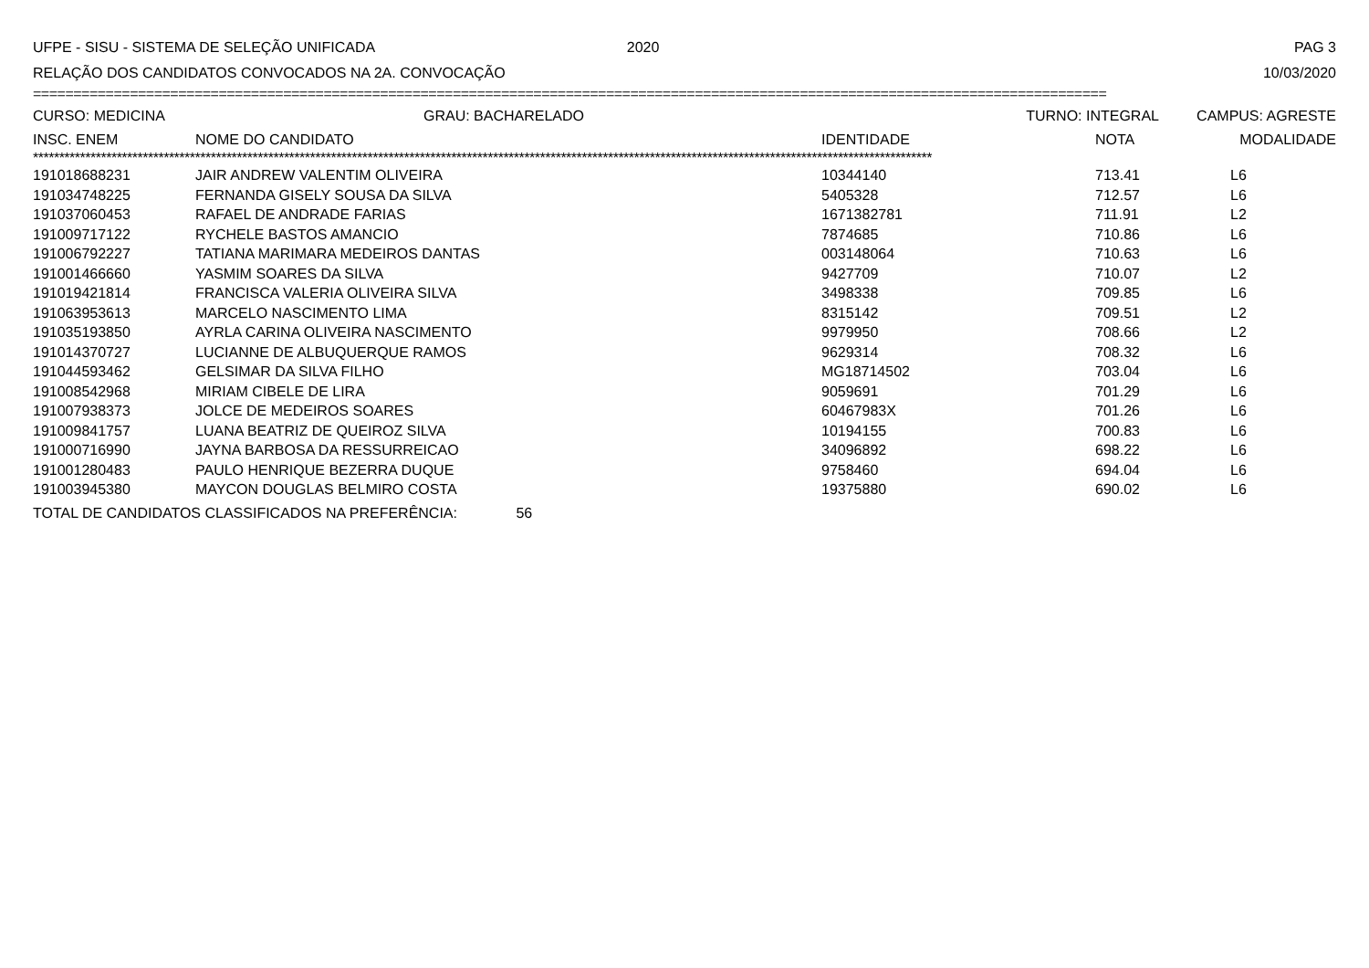UFPE - SISU - SISTEMA DE SELEÇÃO UNIFICADA 2020 PAG 3
RELAÇÃO DOS CANDIDATOS CONVOCADOS NA 2A. CONVOCAÇÃO 10/03/2020
=====================================================================================================================================
| CURSO: MEDICINA | | GRAU: BACHARELADO | TURNO: INTEGRAL | | CAMPUS: AGRESTE |
| INSC. ENEM | NOME DO CANDIDATO | | IDENTIDADE | NOTA | MODALIDADE |
****************************************************************************************************************************************************************************
| 191018688231 | JAIR ANDREW VALENTIM OLIVEIRA | 10344140 | 713.41 | L6 |
| 191034748225 | FERNANDA GISELY SOUSA DA SILVA | 5405328 | 712.57 | L6 |
| 191037060453 | RAFAEL DE ANDRADE FARIAS | 1671382781 | 711.91 | L2 |
| 191009717122 | RYCHELE BASTOS AMANCIO | 7874685 | 710.86 | L6 |
| 191006792227 | TATIANA MARIMARA MEDEIROS DANTAS | 003148064 | 710.63 | L6 |
| 191001466660 | YASMIM SOARES DA SILVA | 9427709 | 710.07 | L2 |
| 191019421814 | FRANCISCA VALERIA OLIVEIRA SILVA | 3498338 | 709.85 | L6 |
| 191063953613 | MARCELO NASCIMENTO LIMA | 8315142 | 709.51 | L2 |
| 191035193850 | AYRLA CARINA OLIVEIRA NASCIMENTO | 9979950 | 708.66 | L2 |
| 191014370727 | LUCIANNE DE ALBUQUERQUE RAMOS | 9629314 | 708.32 | L6 |
| 191044593462 | GELSIMAR DA SILVA FILHO | MG18714502 | 703.04 | L6 |
| 191008542968 | MIRIAM CIBELE DE LIRA | 9059691 | 701.29 | L6 |
| 191007938373 | JOLCE DE MEDEIROS SOARES | 60467983X | 701.26 | L6 |
| 191009841757 | LUANA BEATRIZ DE QUEIROZ SILVA | 10194155 | 700.83 | L6 |
| 191000716990 | JAYNA BARBOSA DA RESSURREICAO | 34096892 | 698.22 | L6 |
| 191001280483 | PAULO HENRIQUE BEZERRA DUQUE | 9758460 | 694.04 | L6 |
| 191003945380 | MAYCON DOUGLAS BELMIRO COSTA | 19375880 | 690.02 | L6 |
TOTAL DE CANDIDATOS CLASSIFICADOS NA PREFERÊNCIA: 56